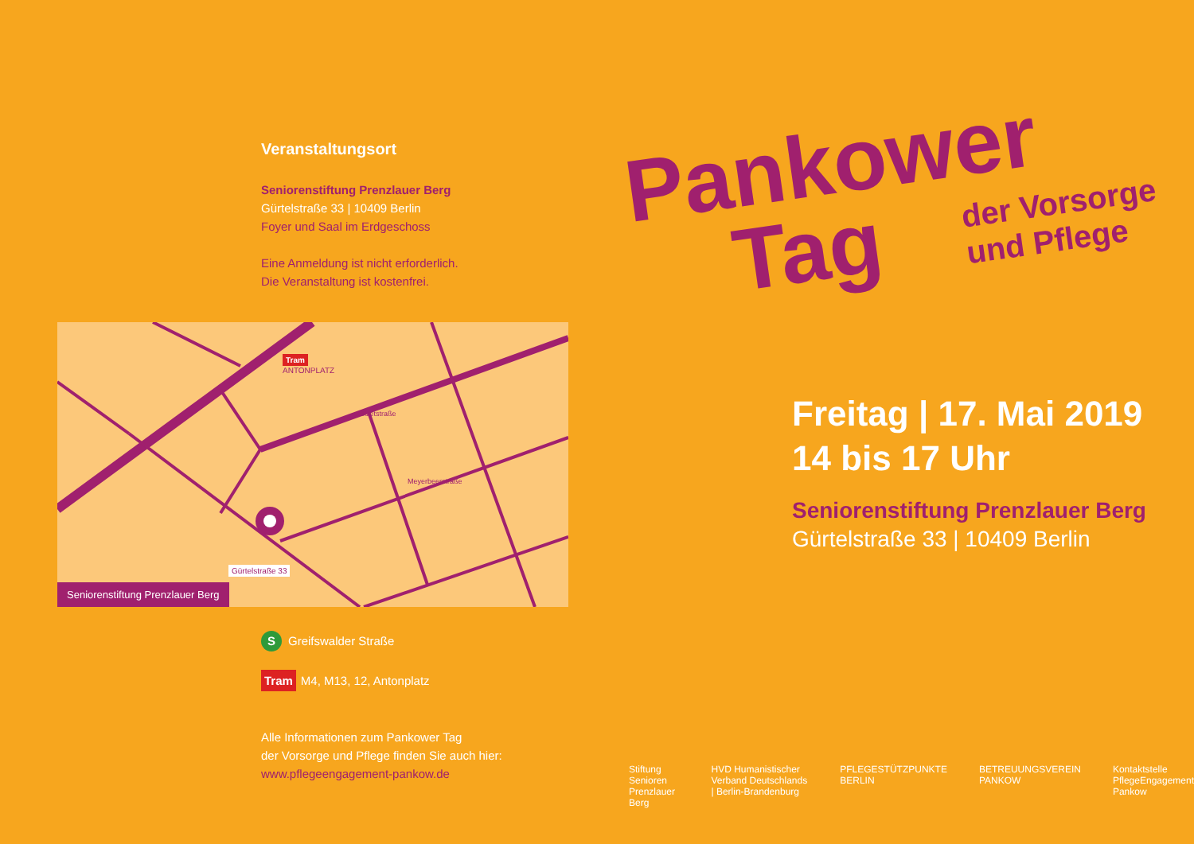Veranstaltungsort
Seniorenstiftung Prenzlauer Berg
Gürtelstraße 33 | 10409 Berlin
Foyer und Saal im Erdgeschoss
Eine Anmeldung ist nicht erforderlich.
Die Veranstaltung ist kostenfrei.
Tram
ANTONPLATZ
Gürtelstraße 33
Bizetstraße
Meyerbeerstraße
Seniorenstiftung Prenzlauer Berg
S Greifswalder Straße
Tram M4, M13, 12, Antonplatz
Alle Informationen zum Pankower Tag
der Vorsorge und Pflege finden Sie auch hier:
www.pflegeengagement-pankow.de
Pankower
Tag
der Vorsorge
und Pflege
Freitag | 17. Mai 2019
14 bis 17 Uhr
Seniorenstiftung Prenzlauer Berg
Gürtelstraße 33 | 10409 Berlin
Stiftung Senioren Prenzlauer Berg HVD Humanistischer Verband Deutschlands | Berlin-Brandenburg PFLEGESTÜTZPUNKTE BERLIN BETREUUNGSVEREIN PANKOW Kontaktstelle PflegeEngagement Pankow